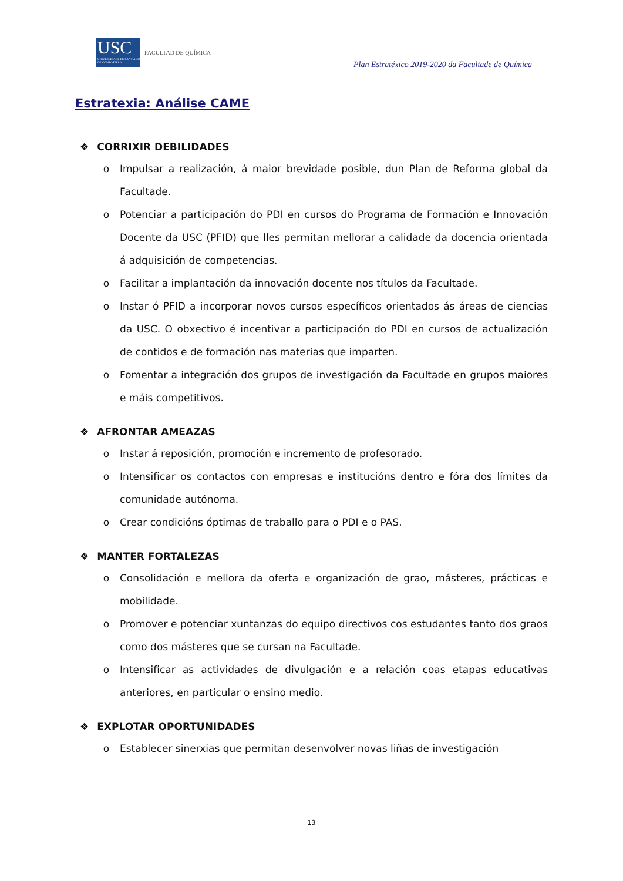USC
UNIVERSIDADE DE SANTIAGO DE COMPOSTELA
FACULTAD DE QUÍMICA
Plan Estratéxico 2019-2020 da Facultade de Química
Estratexia: Análise CAME
❖ CORRIXIR DEBILIDADES
o Impulsar a realización, á maior brevidade posible, dun Plan de Reforma global da Facultade.
o Potenciar a participación do PDI en cursos do Programa de Formación e Innovación Docente da USC (PFID) que lles permitan mellorar a calidade da docencia orientada á adquisición de competencias.
o Facilitar a implantación da innovación docente nos títulos da Facultade.
o Instar ó PFID a incorporar novos cursos específicos orientados ás áreas de ciencias da USC. O obxectivo é incentivar a participación do PDI en cursos de actualización de contidos e de formación nas materias que imparten.
o Fomentar a integración dos grupos de investigación da Facultade en grupos maiores e máis competitivos.
❖ AFRONTAR AMEAZAS
o Instar á reposición, promoción e incremento de profesorado.
o Intensificar os contactos con empresas e institucións dentro e fóra dos límites da comunidade autónoma.
o Crear condicións óptimas de traballo para o PDI e o PAS.
❖ MANTER FORTALEZAS
o Consolidación e mellora da oferta e organización de grao, másteres, prácticas e mobilidade.
o Promover e potenciar xuntanzas do equipo directivos cos estudantes tanto dos graos como dos másteres que se cursan na Facultade.
o Intensificar as actividades de divulgación e a relación coas etapas educativas anteriores, en particular o ensino medio.
❖ EXPLOTAR OPORTUNIDADES
o Establecer sinerxias que permitan desenvolver novas liñas de investigación
13